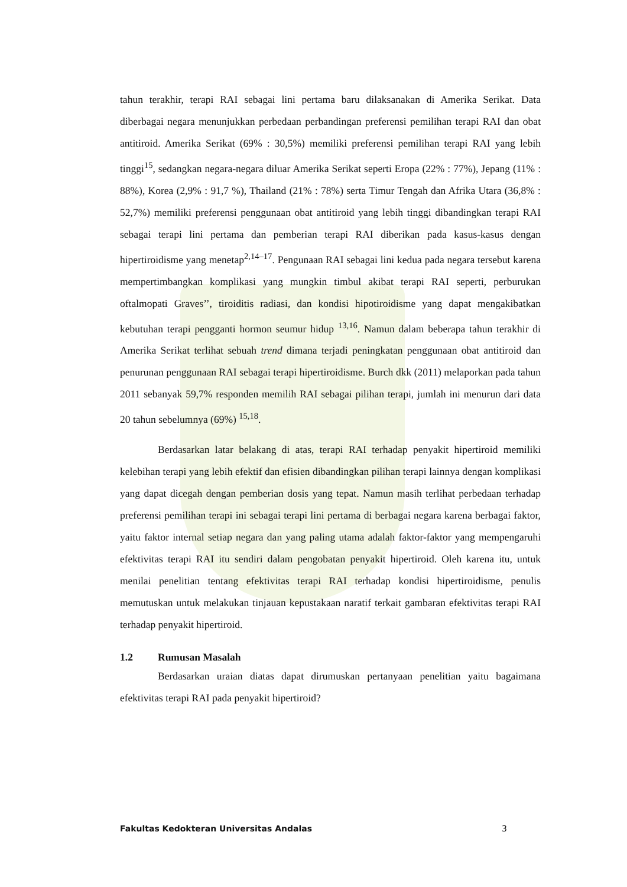tahun terakhir, terapi RAI sebagai lini pertama baru dilaksanakan di Amerika Serikat. Data diberbagai negara menunjukkan perbedaan perbandingan preferensi pemilihan terapi RAI dan obat antitiroid. Amerika Serikat (69% : 30,5%) memiliki preferensi pemilihan terapi RAI yang lebih tinggi<sup>15</sup>, sedangkan negara-negara diluar Amerika Serikat seperti Eropa (22% : 77%), Jepang (11% : 88%), Korea (2,9% : 91,7 %), Thailand (21% : 78%) serta Timur Tengah dan Afrika Utara (36,8% : 52,7%) memiliki preferensi penggunaan obat antitiroid yang lebih tinggi dibandingkan terapi RAI sebagai terapi lini pertama dan pemberian terapi RAI diberikan pada kasus-kasus dengan hipertiroidisme yang menetap<sup>2,14–17</sup>. Pengunaan RAI sebagai lini kedua pada negara tersebut karena mempertimbangkan komplikasi yang mungkin timbul akibat terapi RAI seperti, perburukan oftalmopati Graves’’, tiroiditis radiasi, dan kondisi hipotiroidisme yang dapat mengakibatkan kebutuhan terapi pengganti hormon seumur hidup <sup>13,16</sup>. Namun dalam beberapa tahun terakhir di Amerika Serikat terlihat sebuah trend dimana terjadi peningkatan penggunaan obat antitiroid dan penurunan penggunaan RAI sebagai terapi hipertiroidisme. Burch dkk (2011) melaporkan pada tahun 2011 sebanyak 59,7% responden memilih RAI sebagai pilihan terapi, jumlah ini menurun dari data 20 tahun sebelumnya (69%) <sup>15,18</sup>.
Berdasarkan latar belakang di atas, terapi RAI terhadap penyakit hipertiroid memiliki kelebihan terapi yang lebih efektif dan efisien dibandingkan pilihan terapi lainnya dengan komplikasi yang dapat dicegah dengan pemberian dosis yang tepat. Namun masih terlihat perbedaan terhadap preferensi pemilihan terapi ini sebagai terapi lini pertama di berbagai negara karena berbagai faktor, yaitu faktor internal setiap negara dan yang paling utama adalah faktor-faktor yang mempengaruhi efektivitas terapi RAI itu sendiri dalam pengobatan penyakit hipertiroid. Oleh karena itu, untuk menilai penelitian tentang efektivitas terapi RAI terhadap kondisi hipertiroidisme, penulis memutuskan untuk melakukan tinjauan kepustakaan naratif terkait gambaran efektivitas terapi RAI terhadap penyakit hipertiroid.
1.2 Rumusan Masalah
Berdasarkan uraian diatas dapat dirumuskan pertanyaan penelitian yaitu bagaimana efektivitas terapi RAI pada penyakit hipertiroid?
Fakultas Kedokteran Universitas Andalas 3